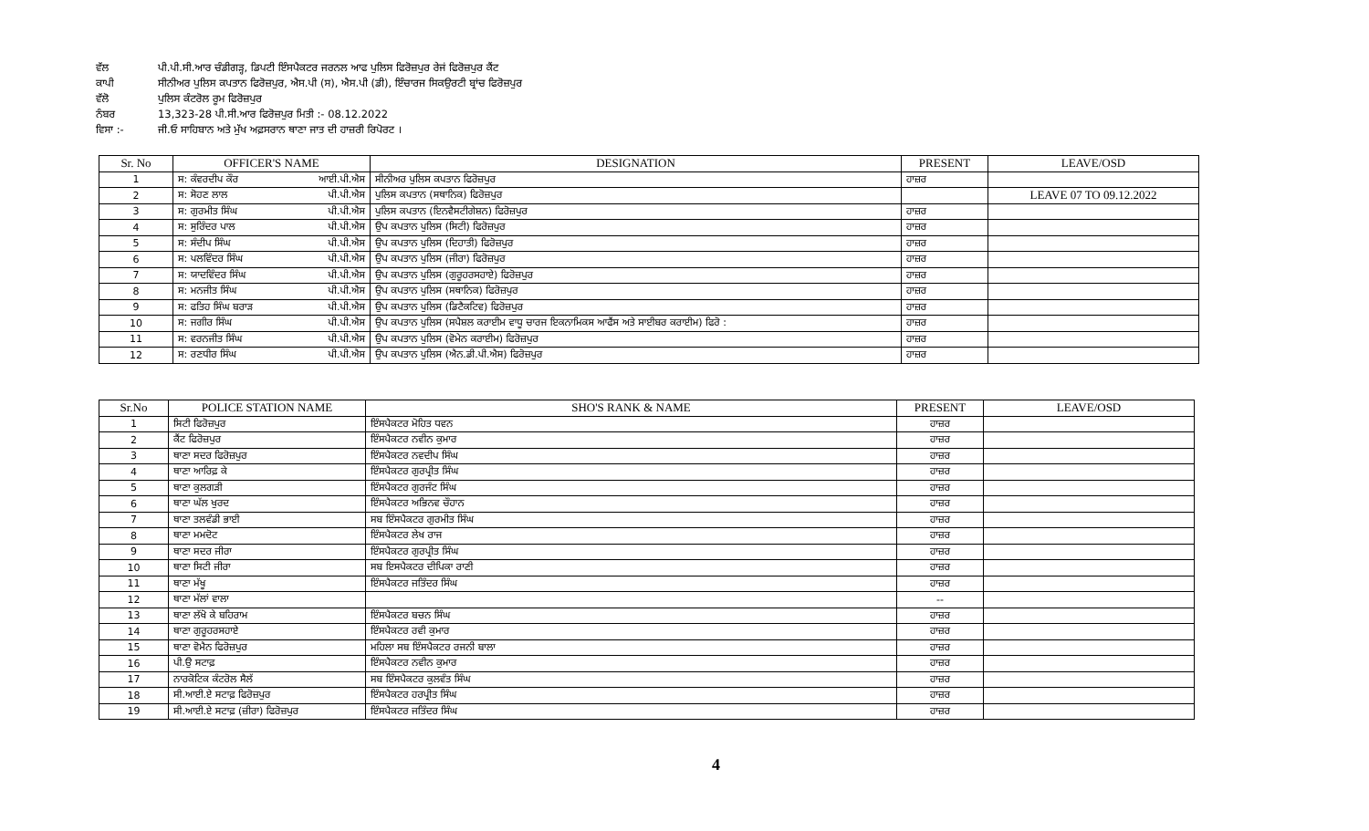ਵੱਲ ਪੀ.ਪੀ.ਸੀ.ਆਰ ਚੰਡੀਗੜ੍ਹ, ਡਿਪਟੀ ਇੰਸਪੈਕਟਰ ਜਰਨਲ ਆਫ ਪੁਲਿਸ ਫਿਰੋਜ਼ਪੁਰ ਰੇਜਂ ਫਿਰੋਜ਼ਪੁਰ ਕੈਂਟ
ਕਾਪੀ ਸੀਨੀਅਰ ਪੁਲਿਸ ਕਪਤਾਨ ਫਿਰੋਜ਼ਪੁਰ, ਐਸ.ਪੀ (ਸ), ਐਸ.ਪੀ (ਡੀ), ਇੰਚਾਰਜ ਸਿਕਉਰਟੀ ਬ੍ਰਾਂਚ ਫਿਰੋਜ਼ਪੁਰ
ਵੱਲੋ ਪੁਲਿਸ ਕੰਟਰੋਲ ਰੂਮ ਫਿਰੋਜ਼ਪੁਰ
ਨੰਬਰ 13,323-28 ਪੀ.ਸੀ.ਆਰ ਫਿਰੋਜ਼ਪੁਰ ਮਿਤੀ :- 08.12.2022
ਵਿਸਾ :- ਜੀ.ਓ ਸਾਹਿਬਾਨ ਅਤੇ ਮੁੱਖ ਅਫ਼ਸਰਾਨ ਥਾਣਾ ਜਾਤ ਦੀ ਹਾਜ਼ਰੀ ਰਿਪੋਰਟ ।
| Sr. No | OFFICER'S NAME | DESIGNATION | PRESENT | LEAVE/OSD |
| --- | --- | --- | --- | --- |
| 1 | ਸ: ਕੰਵਰਦੀਪ ਕੌਰ ਆਈ.ਪੀ.ਐਸ | ਸੀਨੀਅਰ ਪੁਲਿਸ ਕਪਤਾਨ ਫਿਰੋਜ਼ਪੁਰ | ਹਾਜ਼ਰ | |
| 2 | ਸ: ਸੋਹਣ ਲਾਲ ਪੀ.ਪੀ.ਐਸ | ਪੁਲਿਸ ਕਪਤਾਨ (ਸਥਾਨਿਕ) ਫਿਰੋਜ਼ਪੁਰ | | LEAVE 07 TO 09.12.2022 |
| 3 | ਸ: ਗੁਰਮੀਤ ਸਿੰਘ ਪੀ.ਪੀ.ਐਸ | ਪੁਲਿਸ ਕਪਤਾਨ (ਇਨਵੈਸਟੀਗੇਸ਼ਨ) ਫਿਰੋਜ਼ਪੁਰ | ਹਾਜ਼ਰ | |
| 4 | ਸ: ਸੁਰਿੰਦਰ ਪਾਲ ਪੀ.ਪੀ.ਐਸ | ਉਪ ਕਪਤਾਨ ਪੁਲਿਸ (ਸਿਟੀ) ਫਿਰੋਜ਼ਪੁਰ | ਹਾਜ਼ਰ | |
| 5 | ਸ: ਸੰਦੀਪ ਸਿੰਘ ਪੀ.ਪੀ.ਐਸ | ਉਪ ਕਪਤਾਨ ਪੁਲਿਸ (ਦਿਹਾਤੀ) ਫਿਰੋਜ਼ਪੁਰ | ਹਾਜ਼ਰ | |
| 6 | ਸ: ਪਲਵਿੰਦਰ ਸਿੰਘ ਪੀ.ਪੀ.ਐਸ | ਉਪ ਕਪਤਾਨ ਪੁਲਿਸ (ਜੀਰਾ) ਫਿਰੋਜ਼ਪੁਰ | ਹਾਜ਼ਰ | |
| 7 | ਸ: ਯਾਦਵਿੰਦਰ ਸਿੰਘ ਪੀ.ਪੀ.ਐਸ | ਉਪ ਕਪਤਾਨ ਪੁਲਿਸ (ਗੁਰੂਹਰਸਹਾਏ) ਫਿਰੋਜ਼ਪੁਰ | ਹਾਜ਼ਰ | |
| 8 | ਸ: ਮਨਜੀਤ ਸਿੰਘ ਪੀ.ਪੀ.ਐਸ | ਉਪ ਕਪਤਾਨ ਪੁਲਿਸ (ਸਥਾਨਿਕ) ਫਿਰੋਜ਼ਪੁਰ | ਹਾਜ਼ਰ | |
| 9 | ਸ: ਫਤਿਹ ਸਿੰਘ ਬਰਾੜ ਪੀ.ਪੀ.ਐਸ | ਉਪ ਕਪਤਾਨ ਪੁਲਿਸ (ਡਿਟੈਕਟਿਵ) ਫਿਰੋਜ਼ਪੁਰ | ਹਾਜ਼ਰ | |
| 10 | ਸ: ਜਗੀਰ ਸਿੰਘ ਪੀ.ਪੀ.ਐਸ | ਉਪ ਕਪਤਾਨ ਪੁਲਿਸ (ਸਪੈਸ਼ਲ ਕਰਾਈਮ ਵਾਧੂ ਚਾਰਜ ਇਕਨਾਮਿਕਸ ਆਫੈਂਸ ਅਤੇ ਸਾਈਬਰ ਕਰਾਈਮ) ਫਿਰੋ : | ਹਾਜ਼ਰ | |
| 11 | ਸ: ਵਰਨਜੀਤ ਸਿੰਘ ਪੀ.ਪੀ.ਐਸ | ਉਪ ਕਪਤਾਨ ਪੁਲਿਸ (ਵੋਮੇਨ ਕਰਾਈਮ) ਫਿਰੋਜ਼ਪੁਰ | ਹਾਜ਼ਰ | |
| 12 | ਸ: ਰਣਧੀਰ ਸਿੰਘ ਪੀ.ਪੀ.ਐਸ | ਉਪ ਕਪਤਾਨ ਪੁਲਿਸ (ਐਨ.ਡੀ.ਪੀ.ਐਸ) ਫਿਰੋਜ਼ਪੁਰ | ਹਾਜ਼ਰ | |
| Sr.No | POLICE STATION NAME | SHO'S RANK & NAME | PRESENT | LEAVE/OSD |
| --- | --- | --- | --- | --- |
| 1 | ਸਿਟੀ ਫਿਰੋਜ਼ਪੁਰ | ਇੰਸਪੈਕਟਰ ਮੋਹਿਤ ਧਵਨ | ਹਾਜ਼ਰ | |
| 2 | ਕੈਂਟ ਫਿਰੋਜ਼ਪੁਰ | ਇੰਸਪੈਕਟਰ ਨਵੀਨ ਕੁਮਾਰ | ਹਾਜ਼ਰ | |
| 3 | ਥਾਣਾ ਸਦਰ ਫਿਰੋਜ਼ਪੁਰ | ਇੰਸਪੈਕਟਰ ਨਵਦੀਪ ਸਿੰਘ | ਹਾਜ਼ਰ | |
| 4 | ਥਾਣਾ ਆਰਿਫ਼ ਕੇ | ਇੰਸਪੈਕਟਰ ਗੁਰਪ੍ਰੀਤ ਸਿੰਘ | ਹਾਜ਼ਰ | |
| 5 | ਥਾਣਾ ਕੁਲਗੜੀ | ਇੰਸਪੈਕਟਰ ਗੁਰਜੰਟ ਸਿੰਘ | ਹਾਜ਼ਰ | |
| 6 | ਥਾਣਾ ਘੱਲ ਖੁਰਦ | ਇੰਸਪੈਕਟਰ ਅਭਿਨਵ ਚੌਹਾਨ | ਹਾਜ਼ਰ | |
| 7 | ਥਾਣਾ ਤਲਵੰਡੀ ਭਾਈ | ਸਬ ਇੰਸਪੈਕਟਰ ਗੁਰਮੀਤ ਸਿੰਘ | ਹਾਜ਼ਰ | |
| 8 | ਥਾਣਾ ਮਮਦੋਟ | ਇੰਸਪੈਕਟਰ ਲੇਖ ਰਾਜ | ਹਾਜ਼ਰ | |
| 9 | ਥਾਣਾ ਸਦਰ ਜੀਰਾ | ਇੰਸਪੈਕਟਰ ਗੁਰਪ੍ਰੀਤ ਸਿੰਘ | ਹਾਜ਼ਰ | |
| 10 | ਥਾਣਾ ਸਿਟੀ ਜੀਰਾ | ਸਬ ਇਸਪੈਕਟਰ ਦੀਪਿਕਾ ਰਾਣੀ | ਹਾਜ਼ਰ | |
| 11 | ਥਾਣਾ ਮੱਖੂ | ਇੰਸਪੈਕਟਰ ਜਤਿੰਦਰ ਸਿੰਘ | ਹਾਜ਼ਰ | |
| 12 | ਥਾਣਾ ਮੱਲਾਂ ਵਾਲਾ | | -- | |
| 13 | ਥਾਣਾ ਲੱਖੋ ਕੇ ਬਹਿਰਾਮ | ਇੰਸਪੈਕਟਰ ਬਚਨ ਸਿੰਘ | ਹਾਜ਼ਰ | |
| 14 | ਥਾਣਾ ਗੁਰੂਹਰਸਹਾਏ | ਇੰਸਪੈਕਟਰ ਰਵੀ ਕੁਮਾਰ | ਹਾਜ਼ਰ | |
| 15 | ਥਾਣਾ ਵੋਮੈਨ ਫਿਰੋਜ਼ਪੁਰ | ਮਹਿਲਾ ਸਬ ਇੰਸਪੈਕਟਰ ਰਜਨੀ ਬਾਲਾ | ਹਾਜ਼ਰ | |
| 16 | ਪੀ.ਉ ਸਟਾਫ਼ | ਇੰਸਪੈਕਟਰ ਨਵੀਨ ਕੁਮਾਰ | ਹਾਜ਼ਰ | |
| 17 | ਨਾਰਕੋਟਿਕ ਕੰਟਰੋਲ ਸੈਲੱ | ਸਬ ਇੰਸਪੈਕਟਰ ਕੁਲਵੰਤ ਸਿੰਘ | ਹਾਜ਼ਰ | |
| 18 | ਸੀ.ਆਈ.ਏ ਸਟਾਫ਼ ਫਿਰੋਜ਼ਪੁਰ | ਇੰਸਪੈਕਟਰ ਹਰਪ੍ਰੀਤ ਸਿੰਘ | ਹਾਜ਼ਰ | |
| 19 | ਸੀ.ਆਈ.ਏ ਸਟਾਫ਼ (ਜ਼ੀਰਾ) ਫਿਰੋਜ਼ਪੁਰ | ਇੰਸਪੈਕਟਰ ਜਤਿੰਦਰ ਸਿੰਘ | ਹਾਜ਼ਰ | |
4